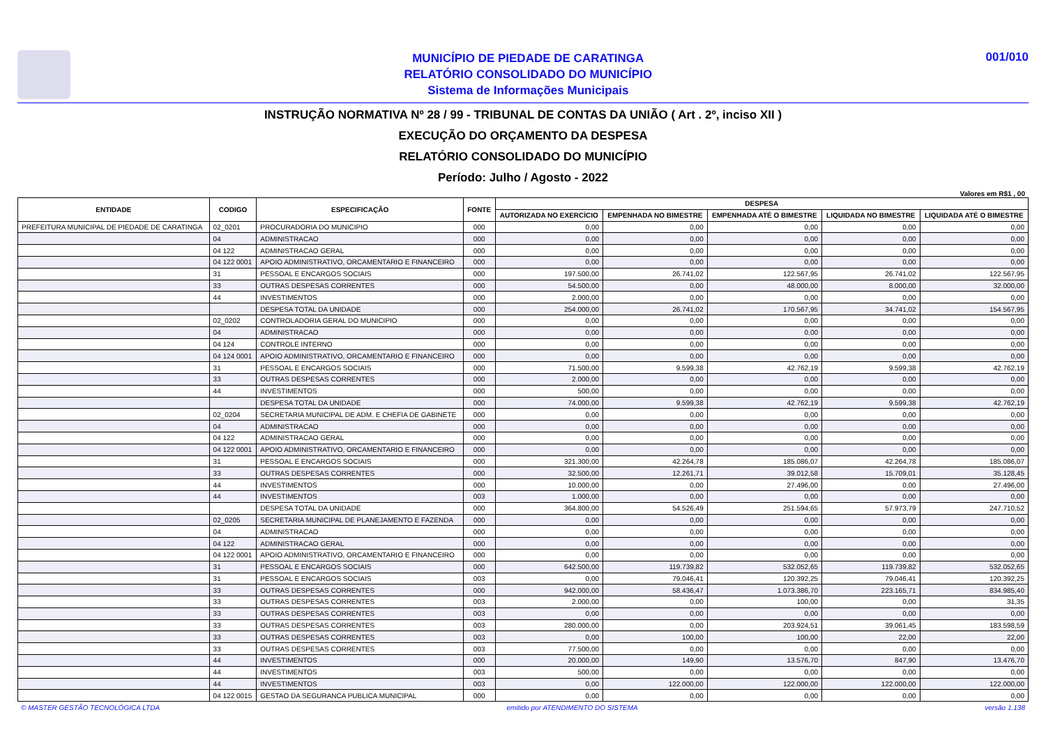MUNICÍPIO DE PIEDADE DE CARATINGA
RELATÓRIO CONSOLIDADO DO MUNICÍPIO
Sistema de Informações Municipais
001/010
INSTRUÇÃO NORMATIVA Nº 28 / 99 - TRIBUNAL DE CONTAS DA UNIÃO ( Art . 2º, inciso XII )
EXECUÇÃO DO ORÇAMENTO DA DESPESA
RELATÓRIO CONSOLIDADO DO MUNICÍPIO
Período: Julho / Agosto - 2022
Valores em R$1 , 00
| ENTIDADE | CODIGO | ESPECIFICAÇÃO | FONTE | DESPESA | | | | |
| --- | --- | --- | --- | --- | --- | --- | --- | --- |
| | | | | AUTORIZADA NO EXERCÍCIO | EMPENHADA NO BIMESTRE | EMPENHADA ATÉ O BIMESTRE | LIQUIDADA NO BIMESTRE | LIQUIDADA ATÉ O BIMESTRE |
| PREFEITURA MUNICIPAL DE PIEDADE DE CARATINGA | 02_0201 | PROCURADORIA DO MUNICIPIO | 000 | 0,00 | 0,00 | 0,00 | 0,00 | 0,00 |
| | 04 | ADMINISTRACAO | 000 | 0,00 | 0,00 | 0,00 | 0,00 | 0,00 |
| | 04 122 | ADMINISTRACAO GERAL | 000 | 0,00 | 0,00 | 0,00 | 0,00 | 0,00 |
| | 04 122 0001 | APOIO ADMINISTRATIVO, ORCAMENTARIO E FINANCEIRO | 000 | 0,00 | 0,00 | 0,00 | 0,00 | 0,00 |
| | 31 | PESSOAL E ENCARGOS SOCIAIS | 000 | 197.500,00 | 26.741,02 | 122.567,95 | 26.741,02 | 122.567,95 |
| | 33 | OUTRAS DESPESAS CORRENTES | 000 | 54.500,00 | 0,00 | 48.000,00 | 8.000,00 | 32.000,00 |
| | 44 | INVESTIMENTOS | 000 | 2.000,00 | 0,00 | 0,00 | 0,00 | 0,00 |
| | | DESPESA TOTAL DA UNIDADE | 000 | 254.000,00 | 26.741,02 | 170.567,95 | 34.741,02 | 154.567,95 |
| | 02_0202 | CONTROLADORIA GERAL DO MUNICIPIO | 000 | 0,00 | 0,00 | 0,00 | 0,00 | 0,00 |
| | 04 | ADMINISTRACAO | 000 | 0,00 | 0,00 | 0,00 | 0,00 | 0,00 |
| | 04 124 | CONTROLE INTERNO | 000 | 0,00 | 0,00 | 0,00 | 0,00 | 0,00 |
| | 04 124 0001 | APOIO ADMINISTRATIVO, ORCAMENTARIO E FINANCEIRO | 000 | 0,00 | 0,00 | 0,00 | 0,00 | 0,00 |
| | 31 | PESSOAL E ENCARGOS SOCIAIS | 000 | 71.500,00 | 9.599,38 | 42.762,19 | 9.599,38 | 42.762,19 |
| | 33 | OUTRAS DESPESAS CORRENTES | 000 | 2.000,00 | 0,00 | 0,00 | 0,00 | 0,00 |
| | 44 | INVESTIMENTOS | 000 | 500,00 | 0,00 | 0,00 | 0,00 | 0,00 |
| | | DESPESA TOTAL DA UNIDADE | 000 | 74.000,00 | 9.599,38 | 42.762,19 | 9.599,38 | 42.762,19 |
| | 02_0204 | SECRETARIA MUNICIPAL DE ADM. E CHEFIA DE GABINETE | 000 | 0,00 | 0,00 | 0,00 | 0,00 | 0,00 |
| | 04 | ADMINISTRACAO | 000 | 0,00 | 0,00 | 0,00 | 0,00 | 0,00 |
| | 04 122 | ADMINISTRACAO GERAL | 000 | 0,00 | 0,00 | 0,00 | 0,00 | 0,00 |
| | 04 122 0001 | APOIO ADMINISTRATIVO, ORCAMENTARIO E FINANCEIRO | 000 | 0,00 | 0,00 | 0,00 | 0,00 | 0,00 |
| | 31 | PESSOAL E ENCARGOS SOCIAIS | 000 | 321.300,00 | 42.264,78 | 185.086,07 | 42.264,78 | 185.086,07 |
| | 33 | OUTRAS DESPESAS CORRENTES | 000 | 32.500,00 | 12.261,71 | 39.012,58 | 15.709,01 | 35.128,45 |
| | 44 | INVESTIMENTOS | 000 | 10.000,00 | 0,00 | 27.496,00 | 0,00 | 27.496,00 |
| | 44 | INVESTIMENTOS | 003 | 1.000,00 | 0,00 | 0,00 | 0,00 | 0,00 |
| | | DESPESA TOTAL DA UNIDADE | 000 | 364.800,00 | 54.526,49 | 251.594,65 | 57.973,79 | 247.710,52 |
| | 02_0205 | SECRETARIA MUNICIPAL DE PLANEJAMENTO E FAZENDA | 000 | 0,00 | 0,00 | 0,00 | 0,00 | 0,00 |
| | 04 | ADMINISTRACAO | 000 | 0,00 | 0,00 | 0,00 | 0,00 | 0,00 |
| | 04 122 | ADMINISTRACAO GERAL | 000 | 0,00 | 0,00 | 0,00 | 0,00 | 0,00 |
| | 04 122 0001 | APOIO ADMINISTRATIVO, ORCAMENTARIO E FINANCEIRO | 000 | 0,00 | 0,00 | 0,00 | 0,00 | 0,00 |
| | 31 | PESSOAL E ENCARGOS SOCIAIS | 000 | 642.500,00 | 119.739,82 | 532.052,65 | 119.739,82 | 532.052,65 |
| | 31 | PESSOAL E ENCARGOS SOCIAIS | 003 | 0,00 | 79.046,41 | 120.392,25 | 79.046,41 | 120.392,25 |
| | 33 | OUTRAS DESPESAS CORRENTES | 000 | 942.000,00 | 58.436,47 | 1.073.386,70 | 223.165,71 | 834.985,40 |
| | 33 | OUTRAS DESPESAS CORRENTES | 003 | 2.000,00 | 0,00 | 100,00 | 0,00 | 31,35 |
| | 33 | OUTRAS DESPESAS CORRENTES | 003 | 0,00 | 0,00 | 0,00 | 0,00 | 0,00 |
| | 33 | OUTRAS DESPESAS CORRENTES | 003 | 280.000,00 | 0,00 | 203.924,51 | 39.061,45 | 183.598,59 |
| | 33 | OUTRAS DESPESAS CORRENTES | 003 | 0,00 | 100,00 | 100,00 | 22,00 | 22,00 |
| | 33 | OUTRAS DESPESAS CORRENTES | 003 | 77.500,00 | 0,00 | 0,00 | 0,00 | 0,00 |
| | 44 | INVESTIMENTOS | 000 | 20.000,00 | 149,90 | 13.576,70 | 847,90 | 13.476,70 |
| | 44 | INVESTIMENTOS | 003 | 500,00 | 0,00 | 0,00 | 0,00 | 0,00 |
| | 44 | INVESTIMENTOS | 003 | 0,00 | 122.000,00 | 122.000,00 | 122.000,00 | 122.000,00 |
| | 04 122 0015 | GESTAO DA SEGURANCA PUBLICA MUNICIPAL | 000 | 0,00 | 0,00 | 0,00 | 0,00 | 0,00 |
© MASTER GESTÃO TECNOLÓGICA LTDA emitido por ATENDIMENTO DO SISTEMA versão 1.138